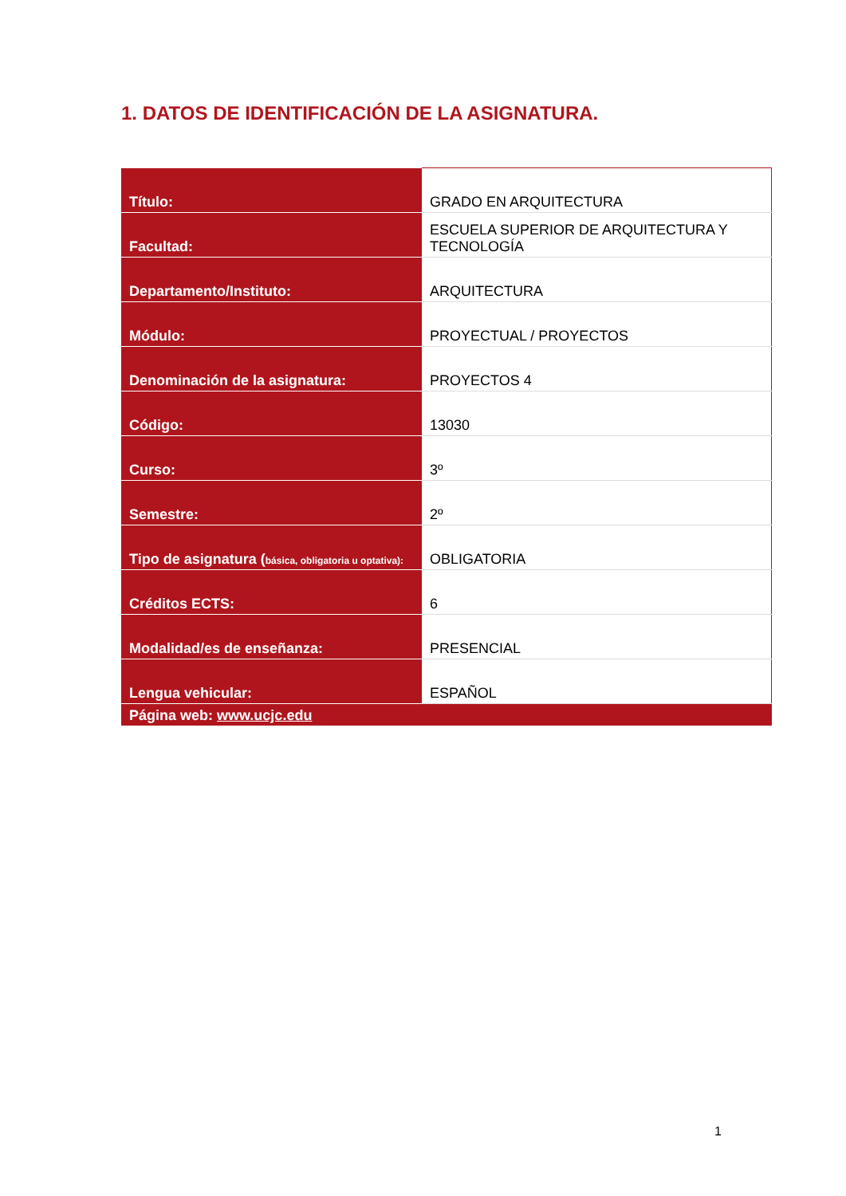1. DATOS DE IDENTIFICACIÓN DE LA ASIGNATURA.
| Título: | GRADO EN ARQUITECTURA |
| Facultad: | ESCUELA SUPERIOR DE ARQUITECTURA Y TECNOLOGÍA |
| Departamento/Instituto: | ARQUITECTURA |
| Módulo: | PROYECTUAL / PROYECTOS |
| Denominación de la asignatura: | PROYECTOS 4 |
| Código: | 13030 |
| Curso: | 3º |
| Semestre: | 2º |
| Tipo de asignatura ( básica, obligatoria u optativa): | OBLIGATORIA |
| Créditos ECTS: | 6 |
| Modalidad/es de enseñanza: | PRESENCIAL |
| Lengua vehicular: | ESPAÑOL |
| Página web: www.ucjc.edu | |
1